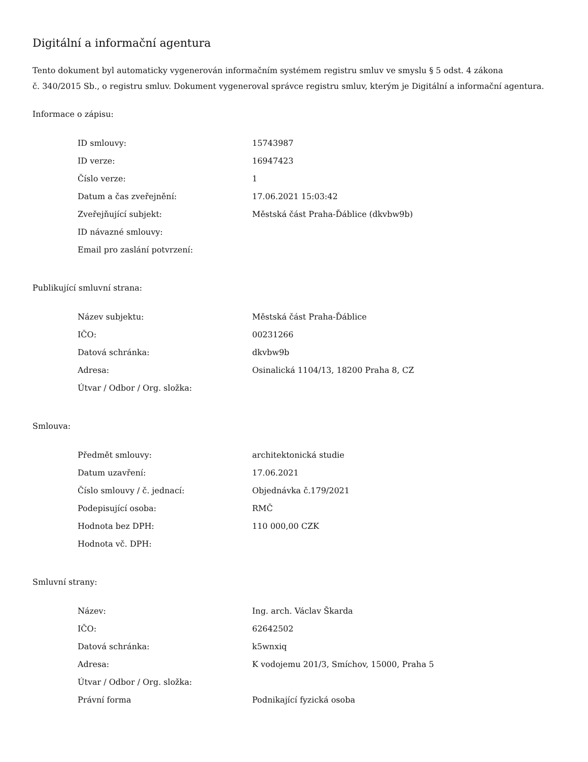Digitální a informační agentura
Tento dokument byl automaticky vygenerován informačním systémem registru smluv ve smyslu § 5 odst. 4 zákona
č. 340/2015 Sb., o registru smluv. Dokument vygeneroval správce registru smluv, kterým je Digitální a informační agentura.
Informace o zápisu:
| ID smlouvy: | 15743987 |
| ID verze: | 16947423 |
| Číslo verze: | 1 |
| Datum a čas zveřejnění: | 17.06.2021 15:03:42 |
| Zveřejňující subjekt: | Městská část Praha-Ďáblice (dkvbw9b) |
| ID návazné smlouvy: | |
| Email pro zaslání potvrzení: | |
Publikující smluvní strana:
| Název subjektu: | Městská část Praha-Ďáblice |
| IČO: | 00231266 |
| Datová schránka: | dkvbw9b |
| Adresa: | Osinalická 1104/13, 18200 Praha 8, CZ |
| Útvar / Odbor / Org. složka: | |
Smlouva:
| Předmět smlouvy: | architektonická studie |
| Datum uzavření: | 17.06.2021 |
| Číslo smlouvy / č. jednací: | Objednávka č.179/2021 |
| Podepisující osoba: | RMČ |
| Hodnota bez DPH: | 110 000,00 CZK |
| Hodnota vč. DPH: | |
Smluvní strany:
| Název: | Ing. arch. Václav Škarda |
| IČO: | 62642502 |
| Datová schránka: | k5wnxiq |
| Adresa: | K vodojemu 201/3, Smíchov, 15000, Praha 5 |
| Útvar / Odbor / Org. složka: | |
| Právní forma | Podnikající fyzická osoba |